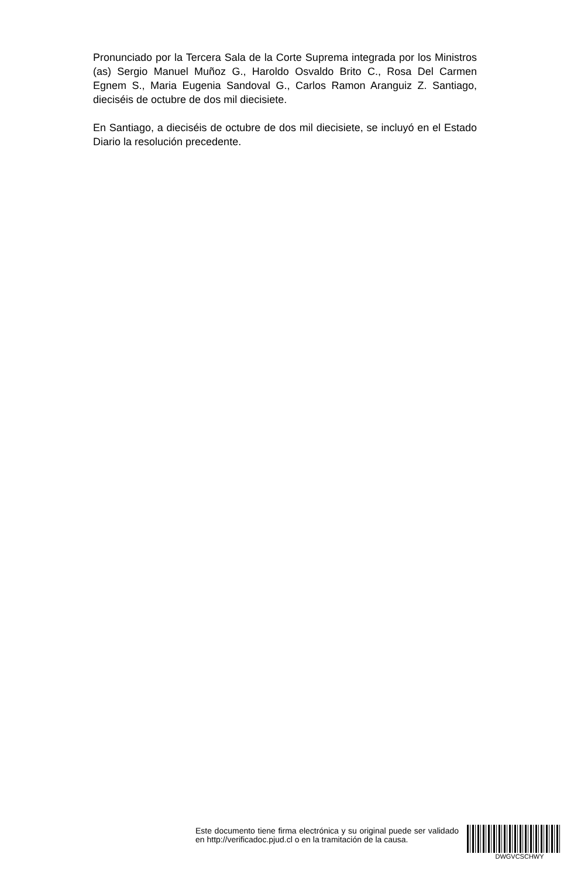Pronunciado por la Tercera Sala de la Corte Suprema integrada por los Ministros (as) Sergio Manuel Muñoz G., Haroldo Osvaldo Brito C., Rosa Del Carmen Egnem S., Maria Eugenia Sandoval G., Carlos Ramon Aranguiz Z. Santiago, dieciséis de octubre de dos mil diecisiete.
En Santiago, a dieciséis de octubre de dos mil diecisiete, se incluyó en el Estado Diario la resolución precedente.
Este documento tiene firma electrónica y su original puede ser validado en http://verificadoc.pjud.cl o en la tramitación de la causa.
DWGVCSCHWY